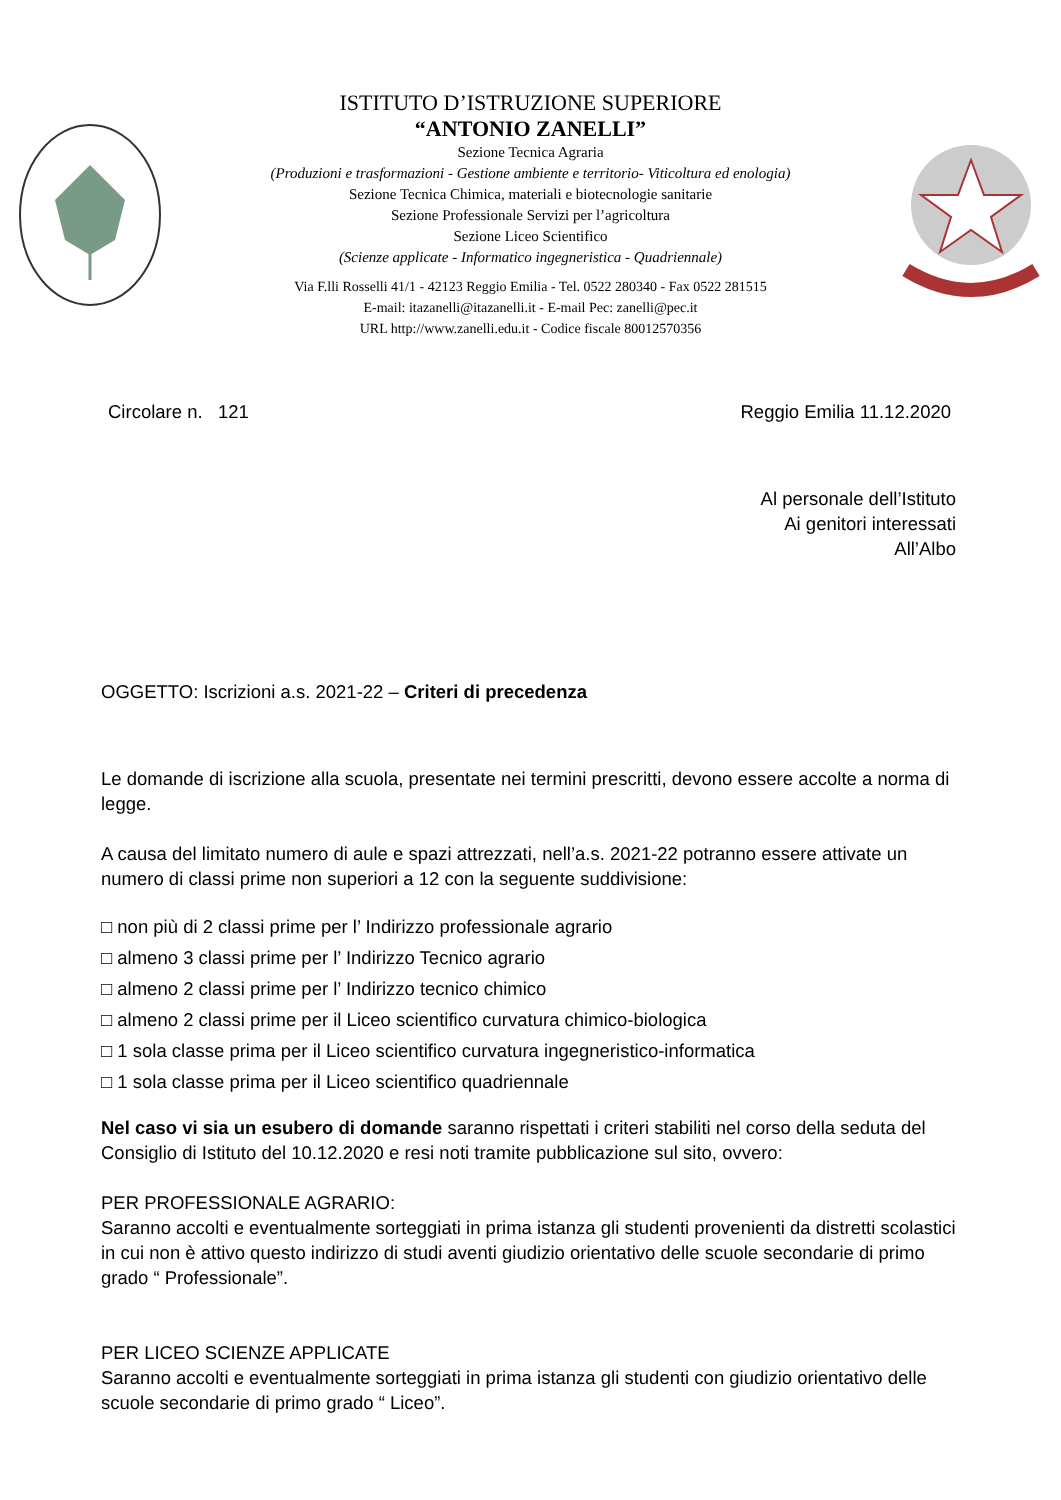ISTITUTO D’ISTRUZIONE SUPERIORE
“ANTONIO ZANELLI”
Sezione Tecnica Agraria
(Produzioni e trasformazioni - Gestione ambiente e territorio- Viticoltura ed enologia)
Sezione Tecnica Chimica, materiali e biotecnologie sanitarie
Sezione Professionale Servizi per l’agricoltura
Sezione Liceo Scientifico
(Scienze applicate - Informatico ingegneristica - Quadriennale)
Via F.lli Rosselli 41/1 - 42123 Reggio Emilia - Tel. 0522 280340 - Fax 0522 281515
E-mail: itazanelli@itazanelli.it - E-mail Pec: zanelli@pec.it
URL http://www.zanelli.edu.it - Codice fiscale 80012570356
Circolare n. 121 Reggio Emilia 11.12.2020
Al personale dell’Istituto
Ai genitori interessati
All’Albo
OGGETTO: Iscrizioni a.s. 2021-22 – Criteri di precedenza
Le domande di iscrizione alla scuola, presentate nei termini prescritti, devono essere accolte a norma di legge.
A causa del limitato numero di aule e spazi attrezzati, nell’a.s. 2021-22 potranno essere attivate un numero di classi prime non superiori a 12 con la seguente suddivisione:
□ non più di 2 classi prime per l’ Indirizzo professionale agrario
□ almeno 3 classi prime per l’ Indirizzo Tecnico agrario
□ almeno 2 classi prime per l’ Indirizzo tecnico chimico
□ almeno 2 classi prime per il Liceo scientifico curvatura chimico-biologica
□ 1 sola classe prima per il Liceo scientifico curvatura ingegneristico-informatica
□ 1 sola classe prima per il Liceo scientifico quadriennale
Nel caso vi sia un esubero di domande saranno rispettati i criteri stabiliti nel corso della seduta del Consiglio di Istituto del 10.12.2020 e resi noti tramite pubblicazione sul sito, ovvero:
PER PROFESSIONALE AGRARIO:
Saranno accolti e eventualmente sorteggiati in prima istanza gli studenti provenienti da distretti scolastici in cui non è attivo questo indirizzo di studi aventi giudizio orientativo delle scuole secondarie di primo grado “ Professionale”.
PER LICEO SCIENZE APPLICATE
Saranno accolti e eventualmente sorteggiati in prima istanza gli studenti con giudizio orientativo delle scuole secondarie di primo grado “ Liceo”.